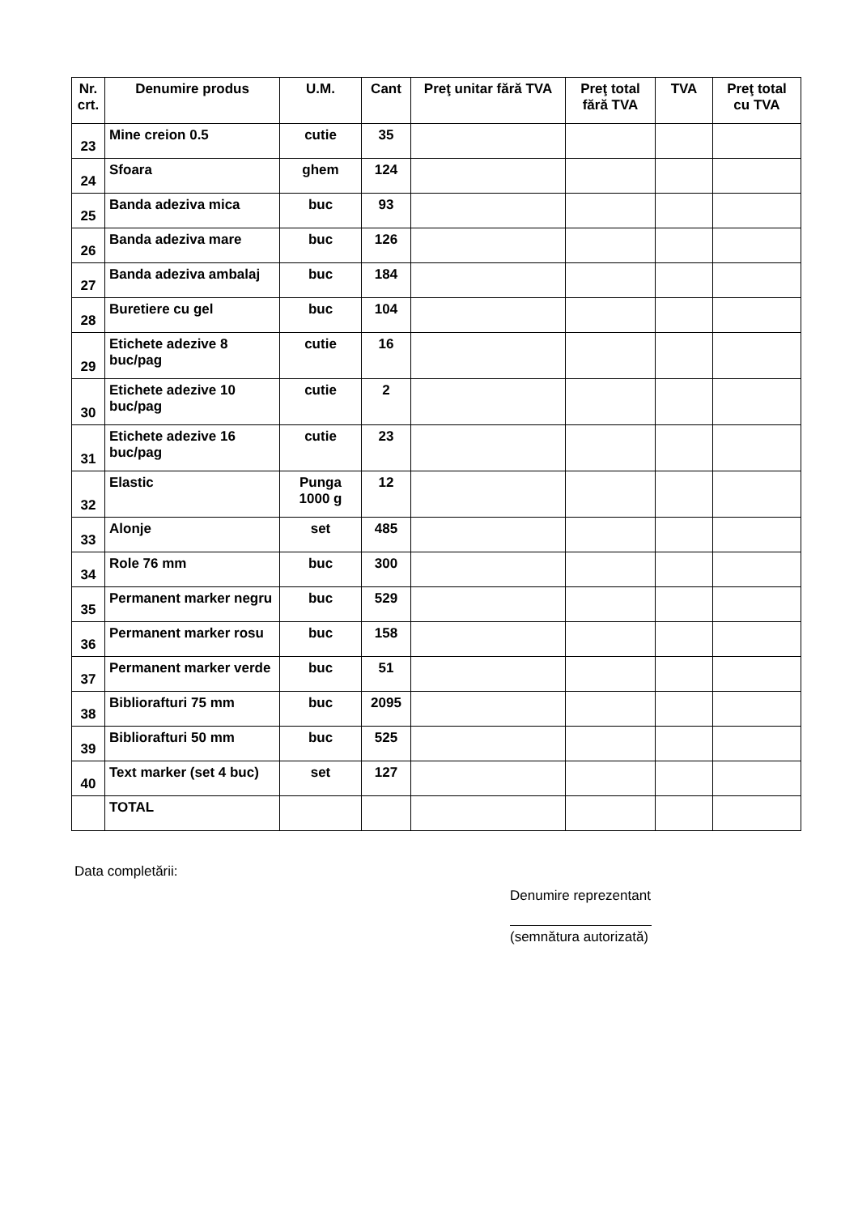| Nr. crt. | Denumire produs | U.M. | Cant | Preţ unitar fără TVA | Preţ total fără TVA | TVA | Preţ total cu TVA |
| --- | --- | --- | --- | --- | --- | --- | --- |
| 23 | Mine creion 0.5 | cutie | 35 | | | | |
| 24 | Sfoara | ghem | 124 | | | | |
| 25 | Banda adeziva mica | buc | 93 | | | | |
| 26 | Banda adeziva mare | buc | 126 | | | | |
| 27 | Banda adeziva ambalaj | buc | 184 | | | | |
| 28 | Buretiere cu gel | buc | 104 | | | | |
| 29 | Etichete adezive 8 buc/pag | cutie | 16 | | | | |
| 30 | Etichete adezive 10 buc/pag | cutie | 2 | | | | |
| 31 | Etichete adezive 16 buc/pag | cutie | 23 | | | | |
| 32 | Elastic | Punga 1000 g | 12 | | | | |
| 33 | Alonje | set | 485 | | | | |
| 34 | Role 76 mm | buc | 300 | | | | |
| 35 | Permanent marker negru | buc | 529 | | | | |
| 36 | Permanent marker rosu | buc | 158 | | | | |
| 37 | Permanent marker verde | buc | 51 | | | | |
| 38 | Biblioraftu​ri 75 mm | buc | 2095 | | | | |
| 39 | Biblioraftu​ri 50 mm | buc | 525 | | | | |
| 40 | Text marker (set 4 buc) | set | 127 | | | | |
| | TOTAL | | | | | | |
Data completării:
Denumire reprezentant
(semnătura autorizată)